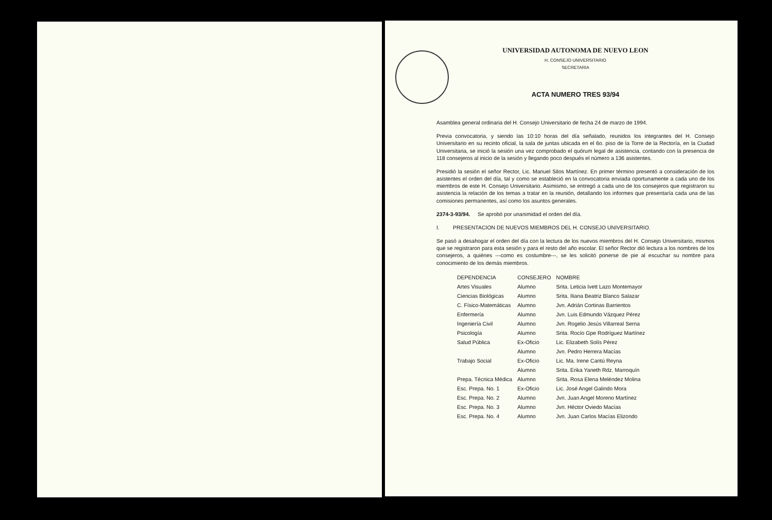UNIVERSIDAD AUTONOMA DE NUEVO LEON
H. CONSEJO UNIVERSITARIO
SECRETARIA
ACTA NUMERO TRES 93/94
Asamblea general ordinaria del H. Consejo Universitario de fecha 24 de marzo de 1994.
Previa convocatoria, y siendo las 10:10 horas del día señalado, reunidos los integrantes del H. Consejo Universitario en su recinto oficial, la sala de juntas ubicada en el 6o. piso de la Torre de la Rectoría, en la Ciudad Universitaria, se inició la sesión una vez comprobado el quórum legal de asistencia, contando con la presencia de 118 consejeros al inicio de la sesión y llegando poco después el número a 136 asistentes.
Presidió la sesión el señor Rector, Lic. Manuel Silos Martínez. En primer término presentó a consideración de los asistentes el orden del día, tal y como se estableció en la convocatoria enviada oportunamente a cada uno de los miembros de este H. Consejo Universitario. Asimismo, se entregó a cada uno de los consejeros que registraron su asistencia la relación de los temas a tratar en la reunión, detallando los informes que presentaría cada una de las comisiones permanentes, así como los asuntos generales.
2374-3-93/94. Se aprobó por unanimidad el orden del día.
I. PRESENTACION DE NUEVOS MIEMBROS DEL H. CONSEJO UNIVERSITARIO.
Se pasó a desahogar el orden del día con la lectura de los nuevos miembros del H. Consejo Universitario, mismos que se registraron para esta sesión y para el resto del año escolar. El señor Rector dió lectura a los nombres de los consejeros, a quiénes ---como es costumbre---, se les solicitó ponerse de pie al escuchar su nombre para conocimiento de los demás miembros.
| DEPENDENCIA | CONSEJERO | NOMBRE |
| --- | --- | --- |
| Artes Visuales | Alumno | Srita. Leticia Ivett Lazo Montemayor |
| Ciencias Biológicas | Alumno | Srita. Iliana Beatriz Blanco Salazar |
| C. Físico-Matemáticas | Alumno | Jvn. Adrián Cortinas Barrientos |
| Enfermería | Alumno | Jvn. Luis Edmundo Vázquez Pérez |
| Ingeniería Civil | Alumno | Jvn. Rogelio Jesús Villarreal Serna |
| Psicología | Alumno | Srita. Rocío Gpe Rodríguez Martínez |
| Salud Pública | Ex-Oficio | Lic. Elizabeth Solís Pérez |
| | Alumno | Jvn. Pedro Herrera Macías |
| Trabajo Social | Ex-Oficio | Lic. Ma. Irene Cantú Reyna |
| | Alumno | Srita. Erika Yaneth Rdz. Marroquín |
| Prepa. Técnica Médica | Alumno | Srita. Rosa Elena Meléndez Molina |
| Esc. Prepa. No. 1 | Ex-Oficio | Lic. José Angel Galindo Mora |
| Esc. Prepa. No. 2 | Alumno | Jvn. Juan Angel Moreno Martínez |
| Esc. Prepa. No. 3 | Alumno | Jvn. Héctor Oviedo Macías |
| Esc. Prepa. No. 4 | Alumno | Jvn. Juan Carlos Macías Elizondo |